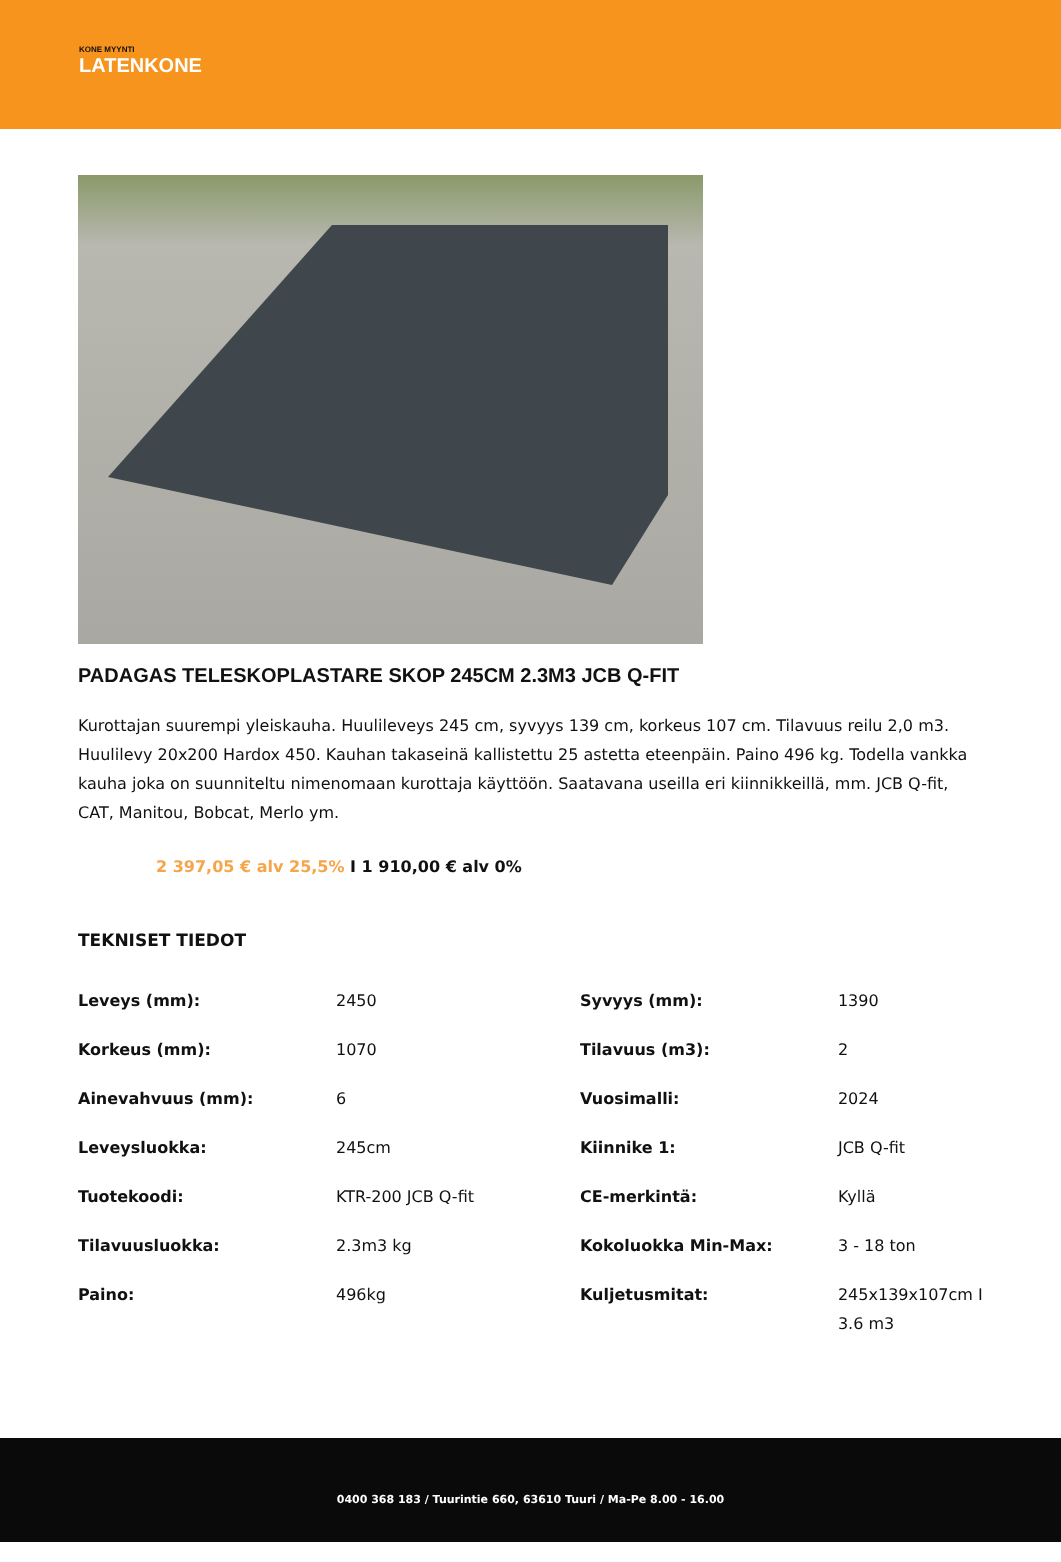KONE MYYNTI
LATENKONE
PADAGAS TELESKOPLASTARE SKOP 245CM 2.3M3 JCB Q-FIT
Kurottajan suurempi yleiskauha. Huulileveys 245 cm, syvyys 139 cm, korkeus 107 cm. Tilavuus reilu 2,0 m3. Huulilevy 20x200 Hardox 450. Kauhan takaseinä kallistettu 25 astetta eteenpäin. Paino 496 kg. Todella vankka kauha joka on suunniteltu nimenomaan kurottaja käyttöön. Saatavana useilla eri kiinnikkeillä, mm. JCB Q-fit, CAT, Manitou, Bobcat, Merlo ym.
2 397,05 € alv 25,5% I 1 910,00 € alv 0%
TEKNISET TIEDOT
| Leveys (mm): | 2450 | Syvyys (mm): | 1390 |
| Korkeus (mm): | 1070 | Tilavuus (m3): | 2 |
| Ainevahvuus (mm): | 6 | Vuosimalli: | 2024 |
| Leveysluokka: | 245cm | Kiinnike 1: | JCB Q-fit |
| Tuotekoodi: | KTR-200 JCB Q-fit | CE-merkintä: | Kyllä |
| Tilavuusluokka: | 2.3m3 kg | Kokoluokka Min-Max: | 3 - 18 ton |
| Paino: | 496kg | Kuljetusmitat: | 245x139x107cm I 3.6 m3 |
0400 368 183 / Tuurintie 660, 63610 Tuuri / Ma-Pe 8.00 - 16.00